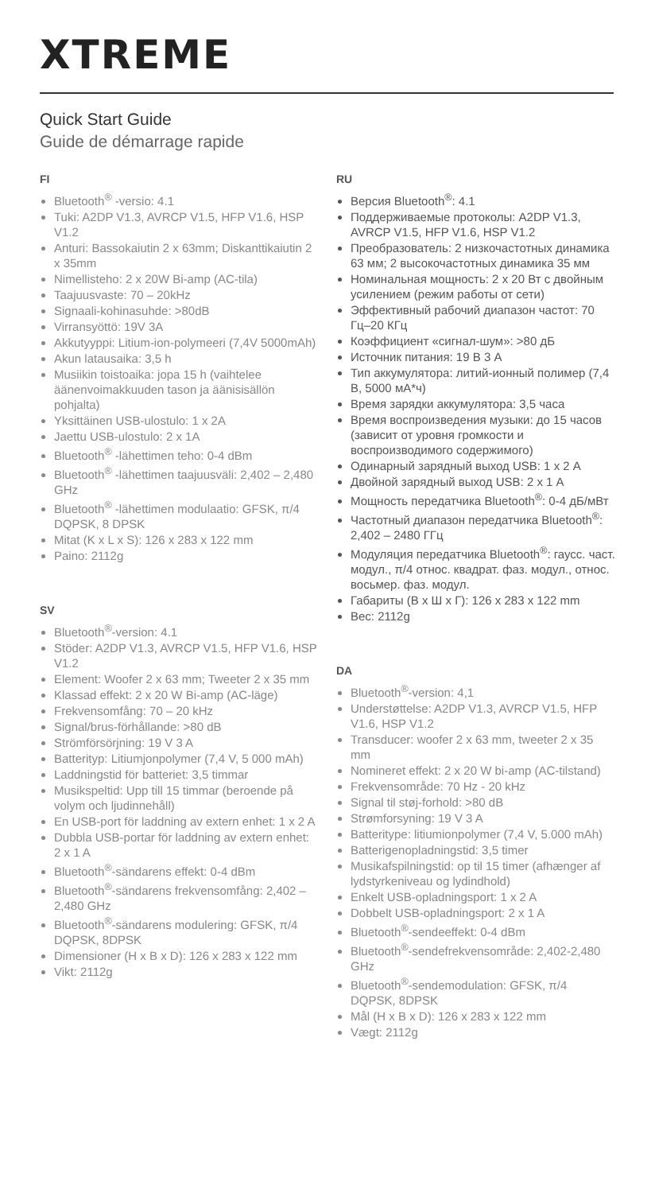XTREME
Quick Start Guide
Guide de démarrage rapide
FI
Bluetooth<sup>®</sup> -versio: 4.1
Tuki: A2DP V1.3, AVRCP V1.5, HFP V1.6, HSP V1.2
Anturi: Bassokaiutin 2 x 63mm; Diskanttikaiutin 2 x 35mm
Nimellisteho: 2 x 20W Bi-amp (AC-tila)
Taajuusvaste: 70 – 20kHz
Signaali-kohinasuhde: >80dB
Virransyöttö: 19V 3A
Akkutyyppi: Litium-ion-polymeeri (7,4V 5000mAh)
Akun latausaika: 3,5 h
Musiikin toistoaika: jopa 15 h (vaihtelee äänenvoimakkuuden tason ja äänisisällön pohjalta)
Yksittäinen USB-ulostulo: 1 x 2A
Jaettu USB-ulostulo: 2 x 1A
Bluetooth<sup>®</sup> -lähettimen teho: 0-4 dBm
Bluetooth<sup>®</sup> -lähettimen taajuusväli: 2,402 – 2,480 GHz
Bluetooth<sup>®</sup> -lähettimen modulaatio: GFSK, π/4 DQPSK, 8 DPSK
Mitat (K x L x S): 126 x 283 x 122 mm
Paino: 2112g
SV
Bluetooth<sup>®</sup>-version: 4.1
Stöder: A2DP V1.3, AVRCP V1.5, HFP V1.6, HSP V1.2
Element: Woofer 2 x 63 mm; Tweeter 2 x 35 mm
Klassad effekt: 2 x 20 W Bi-amp (AC-läge)
Frekvensomfång: 70 – 20 kHz
Signal/brus-förhållande: >80 dB
Strömförsörjning: 19 V 3 A
Batterityp: Litiumjonpolymer (7,4 V, 5 000 mAh)
Laddningstid för batteriet: 3,5 timmar
Musikspeltid: Upp till 15 timmar (beroende på volym och ljudinnehåll)
En USB-port för laddning av extern enhet: 1 x 2 A
Dubbla USB-portar för laddning av extern enhet: 2 x 1 A
Bluetooth<sup>®</sup>-sändarens effekt: 0-4 dBm
Bluetooth<sup>®</sup>-sändarens frekvensomfång: 2,402 – 2,480 GHz
Bluetooth<sup>®</sup>-sändarens modulering: GFSK, π/4 DQPSK, 8DPSK
Dimensioner (H x B x D): 126 x 283 x 122 mm
Vikt: 2112g
RU
Версия Bluetooth<sup>®</sup>: 4.1
Поддерживаемые протоколы: A2DP V1.3, AVRCP V1.5, HFP V1.6, HSP V1.2
Преобразователь: 2 низкочастотных динамика 63 мм; 2 высокочастотных динамика 35 мм
Номинальная мощность: 2 x 20 Вт с двойным усилением (режим работы от сети)
Эффективный рабочий диапазон частот: 70 Гц–20 КГц
Коэффициент «сигнал-шум»: >80 дБ
Источник питания: 19 В 3 А
Тип аккумулятора: литий-ионный полимер (7,4 В, 5000 мА*ч)
Время зарядки аккумулятора: 3,5 часа
Время воспроизведения музыки: до 15 часов (зависит от уровня громкости и воспроизводимого содержимого)
Одинарный зарядный выход USB: 1 x 2 А
Двойной зарядный выход USB: 2 x 1 А
Мощность передатчика Bluetooth<sup>®</sup>: 0-4 дБ/мВт
Частотный диапазон передатчика Bluetooth<sup>®</sup>: 2,402 – 2480 ГГц
Модуляция передатчика Bluetooth<sup>®</sup>: гаусс. част. модул., π/4 относ. квадрат. фаз. модул., относ. восьмер. фаз. модул.
Габариты (В x Ш x Г): 126 x 283 x 122 mm
Вес: 2112g
DA
Bluetooth<sup>®</sup>-version: 4,1
Understøttelse: A2DP V1.3, AVRCP V1.5, HFP V1.6, HSP V1.2
Transducer: woofer 2 x 63 mm, tweeter 2 x 35 mm
Nomineret effekt: 2 x 20 W bi-amp (AC-tilstand)
Frekvensområde: 70 Hz - 20 kHz
Signal til støj-forhold: >80 dB
Strømforsyning: 19 V 3 A
Batteritype: litiumionpolymer (7,4 V, 5.000 mAh)
Batterigenopladningstid: 3,5 timer
Musikafspilningstid: op til 15 timer (afhænger af lydstyrkeniveau og lydindhold)
Enkelt USB-opladningsport: 1 x 2 A
Dobbelt USB-opladningsport: 2 x 1 A
Bluetooth<sup>®</sup>-sendeeffekt: 0-4 dBm
Bluetooth<sup>®</sup>-sendefrekvensområde: 2,402-2,480 GHz
Bluetooth<sup>®</sup>-sendemodulation: GFSK, π/4 DQPSK, 8DPSK
Mål (H x B x D): 126 x 283 x 122 mm
Vægt: 2112g